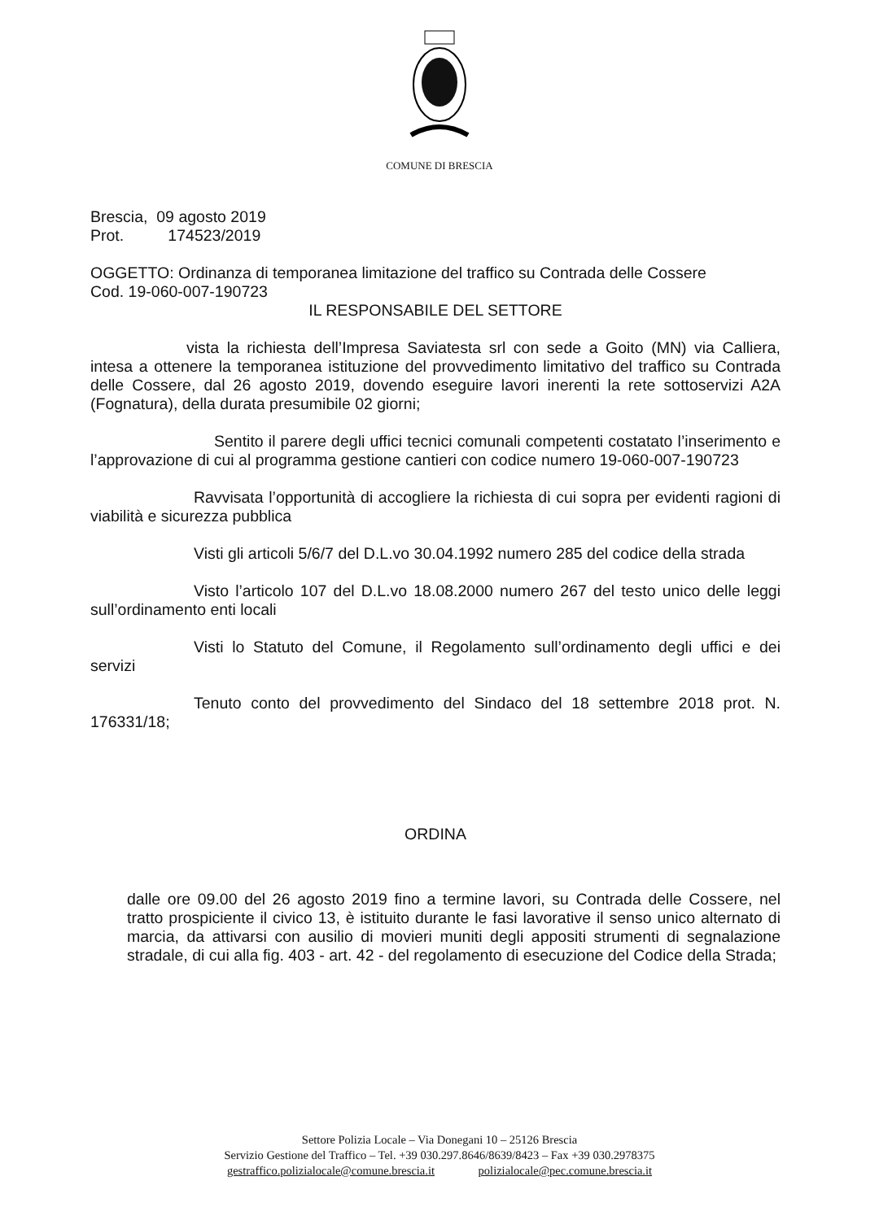COMUNE DI BRESCIA
Brescia, 09 agosto 2019
Prot. 174523/2019
OGGETTO: Ordinanza di temporanea limitazione del traffico su Contrada delle Cossere
Cod. 19-060-007-190723
IL RESPONSABILE DEL SETTORE
vista la richiesta dell’Impresa Saviatesta srl con sede a Goito (MN) via Calliera, intesa a ottenere la temporanea istituzione del provvedimento limitativo del traffico su Contrada delle Cossere, dal 26 agosto 2019, dovendo eseguire lavori inerenti la rete sottoservizi A2A (Fognatura), della durata presumibile 02 giorni;
Sentito il parere degli uffici tecnici comunali competenti costatato l’inserimento e l’approvazione di cui al programma gestione cantieri con codice numero 19-060-007-190723
Ravvisata l’opportunità di accogliere la richiesta di cui sopra per evidenti ragioni di viabilità e sicurezza pubblica
Visti gli articoli 5/6/7 del D.L.vo 30.04.1992 numero 285 del codice della strada
Visto l’articolo 107 del D.L.vo 18.08.2000 numero 267 del testo unico delle leggi sull’ordinamento enti locali
Visti lo Statuto del Comune, il Regolamento sull’ordinamento degli uffici e dei servizi
Tenuto conto del provvedimento del Sindaco del 18 settembre 2018 prot. N. 176331/18;
ORDINA
dalle ore 09.00 del 26 agosto 2019 fino a termine lavori, su Contrada delle Cossere, nel tratto prospiciente il civico 13, è istituito durante le fasi lavorative il senso unico alternato di marcia, da attivarsi con ausilio di movieri muniti degli appositi strumenti di segnalazione stradale, di cui alla fig. 403 - art. 42 - del regolamento di esecuzione del Codice della Strada;
Settore Polizia Locale – Via Donegani 10 – 25126 Brescia
Servizio Gestione del Traffico – Tel. +39 030.297.8646/8639/8423 – Fax +39 030.2978375
gestraffico.polizialocale@comune.brescia.it polizialocale@pec.comune.brescia.it